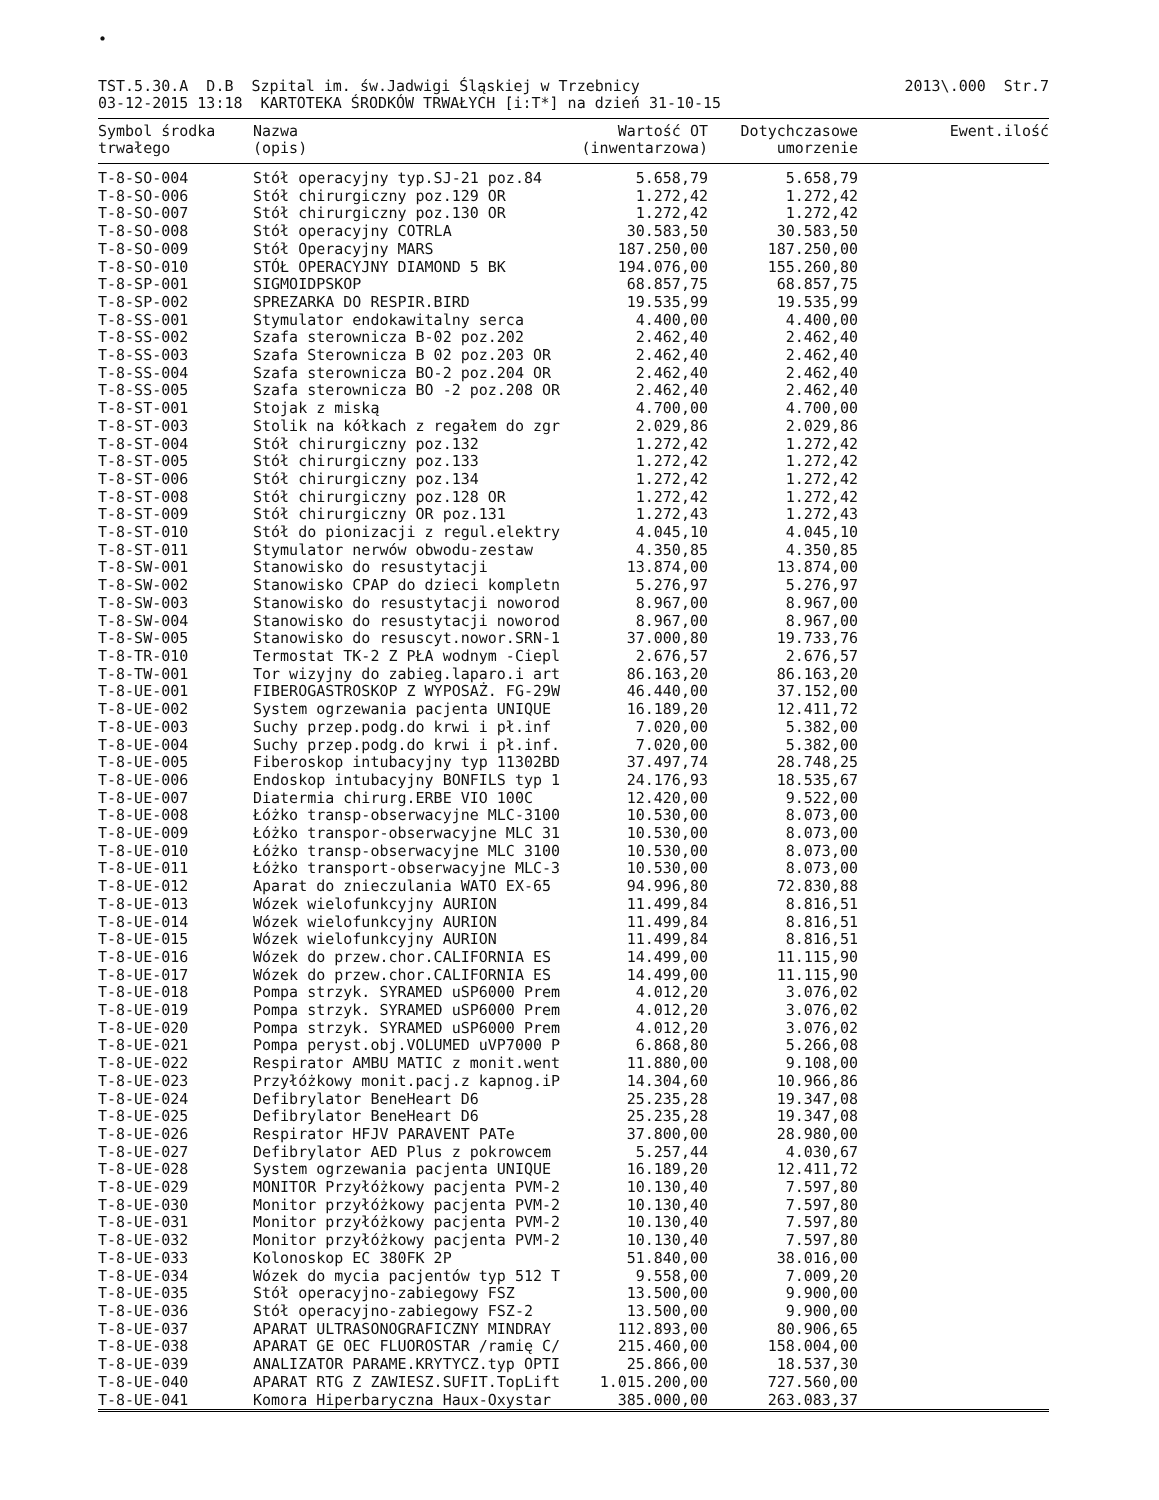•
TST.5.30.A D.B Szpital im. św.Jadwigi Śląskiej w Trzebnicy 03-12-2015 13:18 KARTOTEKA ŚRODKÓW TRWAŁYCH [i:T*] na dzień 31-10-15
2013\.000 Str.7
| Symbol środka trwałego | Nazwa (opis) | Wartość OT (inwentarzowa) | Dotychczasowe umorzenie | Ewent.ilość |
| --- | --- | --- | --- | --- |
| T-8-SO-004 | Stół operacyjny typ.SJ-21 poz.84 | 5.658,79 | 5.658,79 | |
| T-8-SO-006 | Stół chirurgiczny poz.129 OR | 1.272,42 | 1.272,42 | |
| T-8-SO-007 | Stół chirurgiczny poz.130 OR | 1.272,42 | 1.272,42 | |
| T-8-SO-008 | Stół operacyjny COTRLA | 30.583,50 | 30.583,50 | |
| T-8-SO-009 | Stół Operacyjny MARS | 187.250,00 | 187.250,00 | |
| T-8-SO-010 | STÓŁ OPERACYJNY DIAMOND 5 BK | 194.076,00 | 155.260,80 | |
| T-8-SP-001 | SIGMOIDPSKOP | 68.857,75 | 68.857,75 | |
| T-8-SP-002 | SPREZARKA DO RESPIR.BIRD | 19.535,99 | 19.535,99 | |
| T-8-SS-001 | Stymulator endokawitalny serca | 4.400,00 | 4.400,00 | |
| T-8-SS-002 | Szafa sterownicza B-02 poz.202 | 2.462,40 | 2.462,40 | |
| T-8-SS-003 | Szafa Sterownicza B 02 poz.203 OR | 2.462,40 | 2.462,40 | |
| T-8-SS-004 | Szafa sterownicza BO-2 poz.204 OR | 2.462,40 | 2.462,40 | |
| T-8-SS-005 | Szafa sterownicza BO -2 poz.208 OR | 2.462,40 | 2.462,40 | |
| T-8-ST-001 | Stojak z miską | 4.700,00 | 4.700,00 | |
| T-8-ST-003 | Stolik na kółkach z regałem do zgr | 2.029,86 | 2.029,86 | |
| T-8-ST-004 | Stół chirurgiczny poz.132 | 1.272,42 | 1.272,42 | |
| T-8-ST-005 | Stół chirurgiczny poz.133 | 1.272,42 | 1.272,42 | |
| T-8-ST-006 | Stół chirurgiczny poz.134 | 1.272,42 | 1.272,42 | |
| T-8-ST-008 | Stół chirurgiczny poz.128 OR | 1.272,42 | 1.272,42 | |
| T-8-ST-009 | Stół chirurgiczny OR poz.131 | 1.272,43 | 1.272,43 | |
| T-8-ST-010 | Stół do pionizacji z regul.elektry | 4.045,10 | 4.045,10 | |
| T-8-ST-011 | Stymulator nerwów obwodu-zestaw | 4.350,85 | 4.350,85 | |
| T-8-SW-001 | Stanowisko do resustytacji | 13.874,00 | 13.874,00 | |
| T-8-SW-002 | Stanowisko CPAP do dzieci kompletn | 5.276,97 | 5.276,97 | |
| T-8-SW-003 | Stanowisko do resustytacji noworod | 8.967,00 | 8.967,00 | |
| T-8-SW-004 | Stanowisko do resustytacji noworod | 8.967,00 | 8.967,00 | |
| T-8-SW-005 | Stanowisko do resuscyt.nowor.SRN-1 | 37.000,80 | 19.733,76 | |
| T-8-TR-010 | Termostat TK-2 Z PŁA wodnym -Ciepl | 2.676,57 | 2.676,57 | |
| T-8-TW-001 | Tor wizyjny do zabieg.laparo.i art | 86.163,20 | 86.163,20 | |
| T-8-UE-001 | FIBEROGASTROSKOP Z WYPOSAŻ. FG-29W | 46.440,00 | 37.152,00 | |
| T-8-UE-002 | System ogrzewania pacjenta UNIQUE | 16.189,20 | 12.411,72 | |
| T-8-UE-003 | Suchy przep.podg.do krwi i pł.inf | 7.020,00 | 5.382,00 | |
| T-8-UE-004 | Suchy przep.podg.do krwi i pł.inf. | 7.020,00 | 5.382,00 | |
| T-8-UE-005 | Fiberoskop intubacyjny typ 11302BD | 37.497,74 | 28.748,25 | |
| T-8-UE-006 | Endoskop intubacyjny BONFILS typ 1 | 24.176,93 | 18.535,67 | |
| T-8-UE-007 | Diatermia chirurg.ERBE VIO 100C | 12.420,00 | 9.522,00 | |
| T-8-UE-008 | Łóżko transp-obserwacyjne MLC-3100 | 10.530,00 | 8.073,00 | |
| T-8-UE-009 | Łóżko transpor-obserwacyjne MLC 31 | 10.530,00 | 8.073,00 | |
| T-8-UE-010 | Łóżko transp-obserwacyjne MLC 3100 | 10.530,00 | 8.073,00 | |
| T-8-UE-011 | Łóżko transport-obserwacyjne MLC-3 | 10.530,00 | 8.073,00 | |
| T-8-UE-012 | Aparat do znieczulania WATO EX-65 | 94.996,80 | 72.830,88 | |
| T-8-UE-013 | Wózek wielofunkcyjny AURION | 11.499,84 | 8.816,51 | |
| T-8-UE-014 | Wózek wielofunkcyjny AURION | 11.499,84 | 8.816,51 | |
| T-8-UE-015 | Wózek wielofunkcyjny AURION | 11.499,84 | 8.816,51 | |
| T-8-UE-016 | Wózek do przew.chor.CALIFORNIA ES | 14.499,00 | 11.115,90 | |
| T-8-UE-017 | Wózek do przew.chor.CALIFORNIA ES | 14.499,00 | 11.115,90 | |
| T-8-UE-018 | Pompa strzyk. SYRAMED uSP6000 Prem | 4.012,20 | 3.076,02 | |
| T-8-UE-019 | Pompa strzyk. SYRAMED uSP6000 Prem | 4.012,20 | 3.076,02 | |
| T-8-UE-020 | Pompa strzyk. SYRAMED uSP6000 Prem | 4.012,20 | 3.076,02 | |
| T-8-UE-021 | Pompa peryst.obj.VOLUMED uVP7000 P | 6.868,80 | 5.266,08 | |
| T-8-UE-022 | Respirator AMBU MATIC z monit.went | 11.880,00 | 9.108,00 | |
| T-8-UE-023 | Przyłóżkowy monit.pacj.z kapnog.iP | 14.304,60 | 10.966,86 | |
| T-8-UE-024 | Defibrylator BeneHeart D6 | 25.235,28 | 19.347,08 | |
| T-8-UE-025 | Defibrylator BeneHeart D6 | 25.235,28 | 19.347,08 | |
| T-8-UE-026 | Respirator HFJV PARAVENT PATe | 37.800,00 | 28.980,00 | |
| T-8-UE-027 | Defibrylator AED Plus z pokrowcem | 5.257,44 | 4.030,67 | |
| T-8-UE-028 | System ogrzewania pacjenta UNIQUE | 16.189,20 | 12.411,72 | |
| T-8-UE-029 | MONITOR Przyłóżkowy pacjenta PVM-2 | 10.130,40 | 7.597,80 | |
| T-8-UE-030 | Monitor przyłóżkowy pacjenta PVM-2 | 10.130,40 | 7.597,80 | |
| T-8-UE-031 | Monitor przyłóżkowy pacjenta PVM-2 | 10.130,40 | 7.597,80 | |
| T-8-UE-032 | Monitor przyłóżkowy pacjenta PVM-2 | 10.130,40 | 7.597,80 | |
| T-8-UE-033 | Kolonoskop EC 380FK 2P | 51.840,00 | 38.016,00 | |
| T-8-UE-034 | Wózek do mycia pacjentów typ 512 T | 9.558,00 | 7.009,20 | |
| T-8-UE-035 | Stół operacyjno-zabiegowy FSZ | 13.500,00 | 9.900,00 | |
| T-8-UE-036 | Stół operacyjno-zabiegowy FSZ-2 | 13.500,00 | 9.900,00 | |
| T-8-UE-037 | APARAT ULTRASONOGRAFICZNY MINDRAY | 112.893,00 | 80.906,65 | |
| T-8-UE-038 | APARAT GE OEC FLUOROSTAR /ramię C/ | 215.460,00 | 158.004,00 | |
| T-8-UE-039 | ANALIZATOR PARAME.KRYTYCZ.typ OPTI | 25.866,00 | 18.537,30 | |
| T-8-UE-040 | APARAT RTG Z ZAWIESZ.SUFIT.TopLift | 1.015.200,00 | 727.560,00 | |
| T-8-UE-041 | Komora Hiperbaryczna Haux-Oxystar | 385.000,00 | 263.083,37 | |